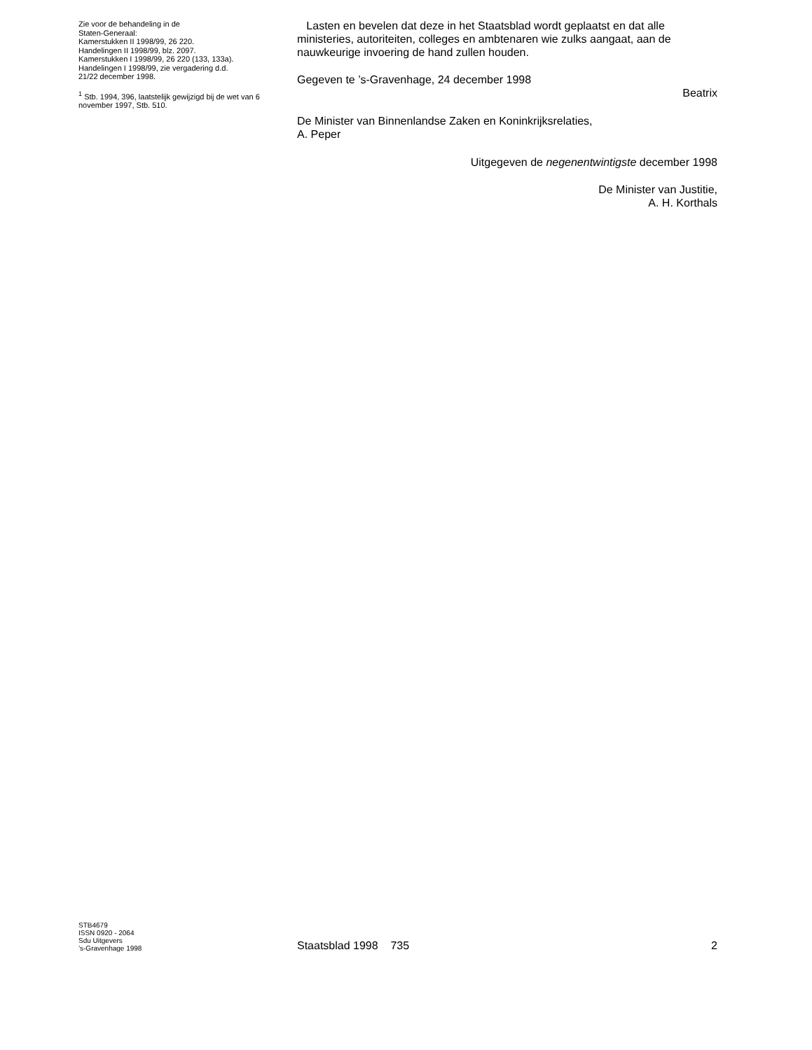Zie voor de behandeling in de
Staten-Generaal:
Kamerstukken II 1998/99, 26 220.
Handelingen II 1998/99, blz. 2097.
Kamerstukken I 1998/99, 26 220 (133, 133a).
Handelingen I 1998/99, zie vergadering d.d.
21/22 december 1998.
<sup>1</sup> Stb. 1994, 396, laatstelijk gewijzigd bij de wet van 6 november 1997, Stb. 510.
Lasten en bevelen dat deze in het Staatsblad wordt geplaatst en dat alle ministeries, autoriteiten, colleges en ambtenaren wie zulks aangaat, aan de nauwkeurige invoering de hand zullen houden.
Gegeven te ’s-Gravenhage, 24 december 1998
Beatrix
De Minister van Binnenlandse Zaken en Koninkrijksrelaties,
A. Peper
Uitgegeven de negenentwintigste december 1998
De Minister van Justitie,
A. H. Korthals
STB4679
ISSN 0920 - 2064
Sdu Uitgevers
’s-Gravenhage 1998
Staatsblad 1998 735
2